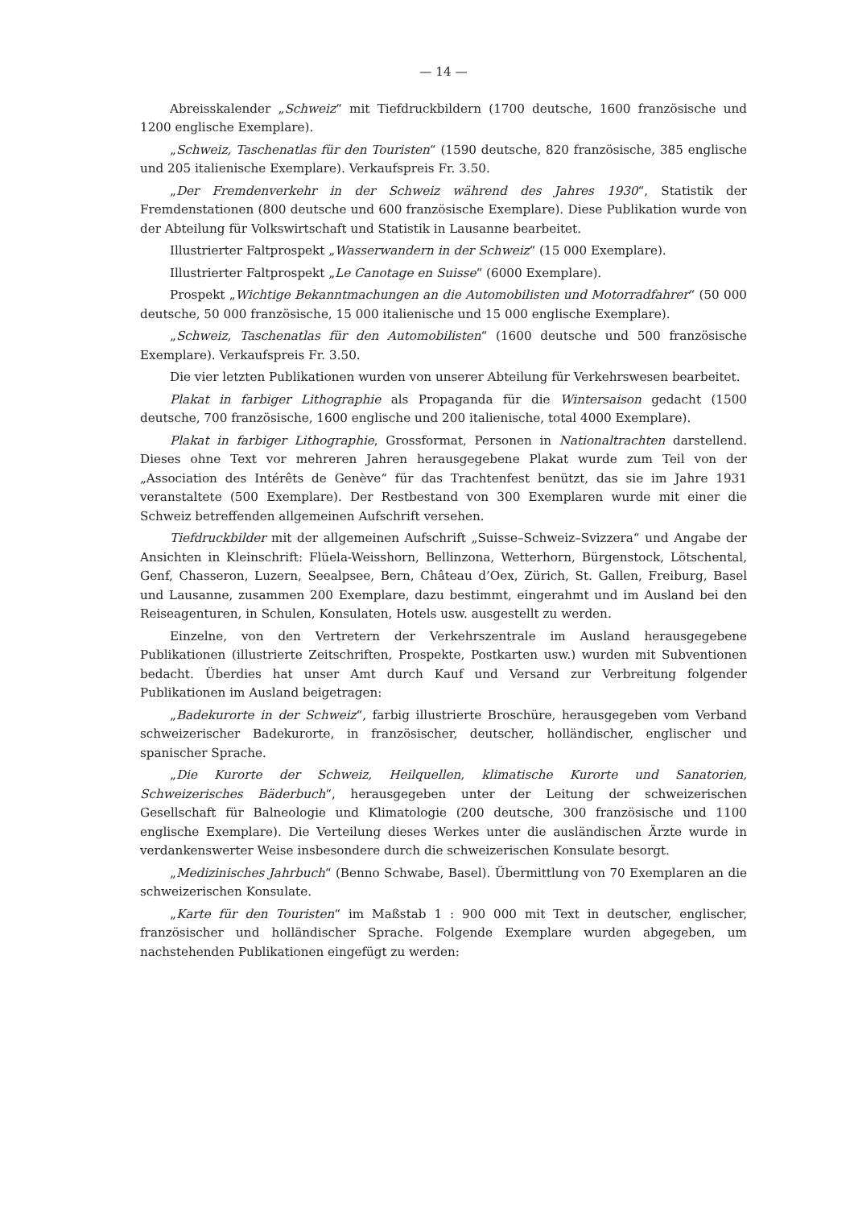— 14 —
Abreisskalender „Schweiz“ mit Tiefdruckbildern (1700 deutsche, 1600 französische und 1200 englische Exemplare).
„Schweiz, Taschenatlas für den Touristen“ (1590 deutsche, 820 französische, 385 englische und 205 italienische Exemplare). Verkaufspreis Fr. 3.50.
„Der Fremdenverkehr in der Schweiz während des Jahres 1930“, Statistik der Fremdenstationen (800 deutsche und 600 französische Exemplare). Diese Publikation wurde von der Abteilung für Volkswirtschaft und Statistik in Lausanne bearbeitet.
Illustrierter Faltprospekt „Wasserwandern in der Schweiz“ (15 000 Exemplare).
Illustrierter Faltprospekt „Le Canotage en Suisse“ (6000 Exemplare).
Prospekt „Wichtige Bekanntmachungen an die Automobilisten und Motorradfahrer“ (50 000 deutsche, 50 000 französische, 15 000 italienische und 15 000 englische Exemplare).
„Schweiz, Taschenatlas für den Automobilisten“ (1600 deutsche und 500 französische Exemplare). Verkaufspreis Fr. 3.50.
Die vier letzten Publikationen wurden von unserer Abteilung für Verkehrswesen bearbeitet.
Plakat in farbiger Lithographie als Propaganda für die Wintersaison gedacht (1500 deutsche, 700 französische, 1600 englische und 200 italienische, total 4000 Exemplare).
Plakat in farbiger Lithographie, Grossformat, Personen in Nationaltrachten darstellend. Dieses ohne Text vor mehreren Jahren herausgegebene Plakat wurde zum Teil von der „Association des Intérêts de Genève“ für das Trachtenfest benützt, das sie im Jahre 1931 veranstaltete (500 Exemplare). Der Restbestand von 300 Exemplaren wurde mit einer die Schweiz betreffenden allgemeinen Aufschrift versehen.
Tiefdruckbilder mit der allgemeinen Aufschrift „Suisse–Schweiz–Svizzera“ und Angabe der Ansichten in Kleinschrift: Flüela-Weisshorn, Bellinzona, Wetterhorn, Bürgenstock, Lötschental, Genf, Chasseron, Luzern, Seealpsee, Bern, Château d’Oex, Zürich, St. Gallen, Freiburg, Basel und Lausanne, zusammen 200 Exemplare, dazu bestimmt, eingerahmt und im Ausland bei den Reiseagenturen, in Schulen, Konsulaten, Hotels usw. ausgestellt zu werden.
Einzelne, von den Vertretern der Verkehrszentrale im Ausland herausgegebene Publikationen (illustrierte Zeitschriften, Prospekte, Postkarten usw.) wurden mit Subventionen bedacht. Überdies hat unser Amt durch Kauf und Versand zur Verbreitung folgender Publikationen im Ausland beigetragen:
„Badekurorte in der Schweiz“, farbig illustrierte Broschüre, herausgegeben vom Verband schweizerischer Badekurorte, in französischer, deutscher, holländischer, englischer und spanischer Sprache.
„Die Kurorte der Schweiz, Heilquellen, klimatische Kurorte und Sanatorien, Schweizerisches Bäderbuch“, herausgegeben unter der Leitung der schweizerischen Gesellschaft für Balneologie und Klimatologie (200 deutsche, 300 französische und 1100 englische Exemplare). Die Verteilung dieses Werkes unter die ausländischen Ärzte wurde in verdankenswerter Weise insbesondere durch die schweizerischen Konsulate besorgt.
„Medizinisches Jahrbuch“ (Benno Schwabe, Basel). Übermittlung von 70 Exemplaren an die schweizerischen Konsulate.
„Karte für den Touristen“ im Maßstab 1 : 900 000 mit Text in deutscher, englischer, französischer und holländischer Sprache. Folgende Exemplare wurden abgegeben, um nachstehenden Publikationen eingefügt zu werden: